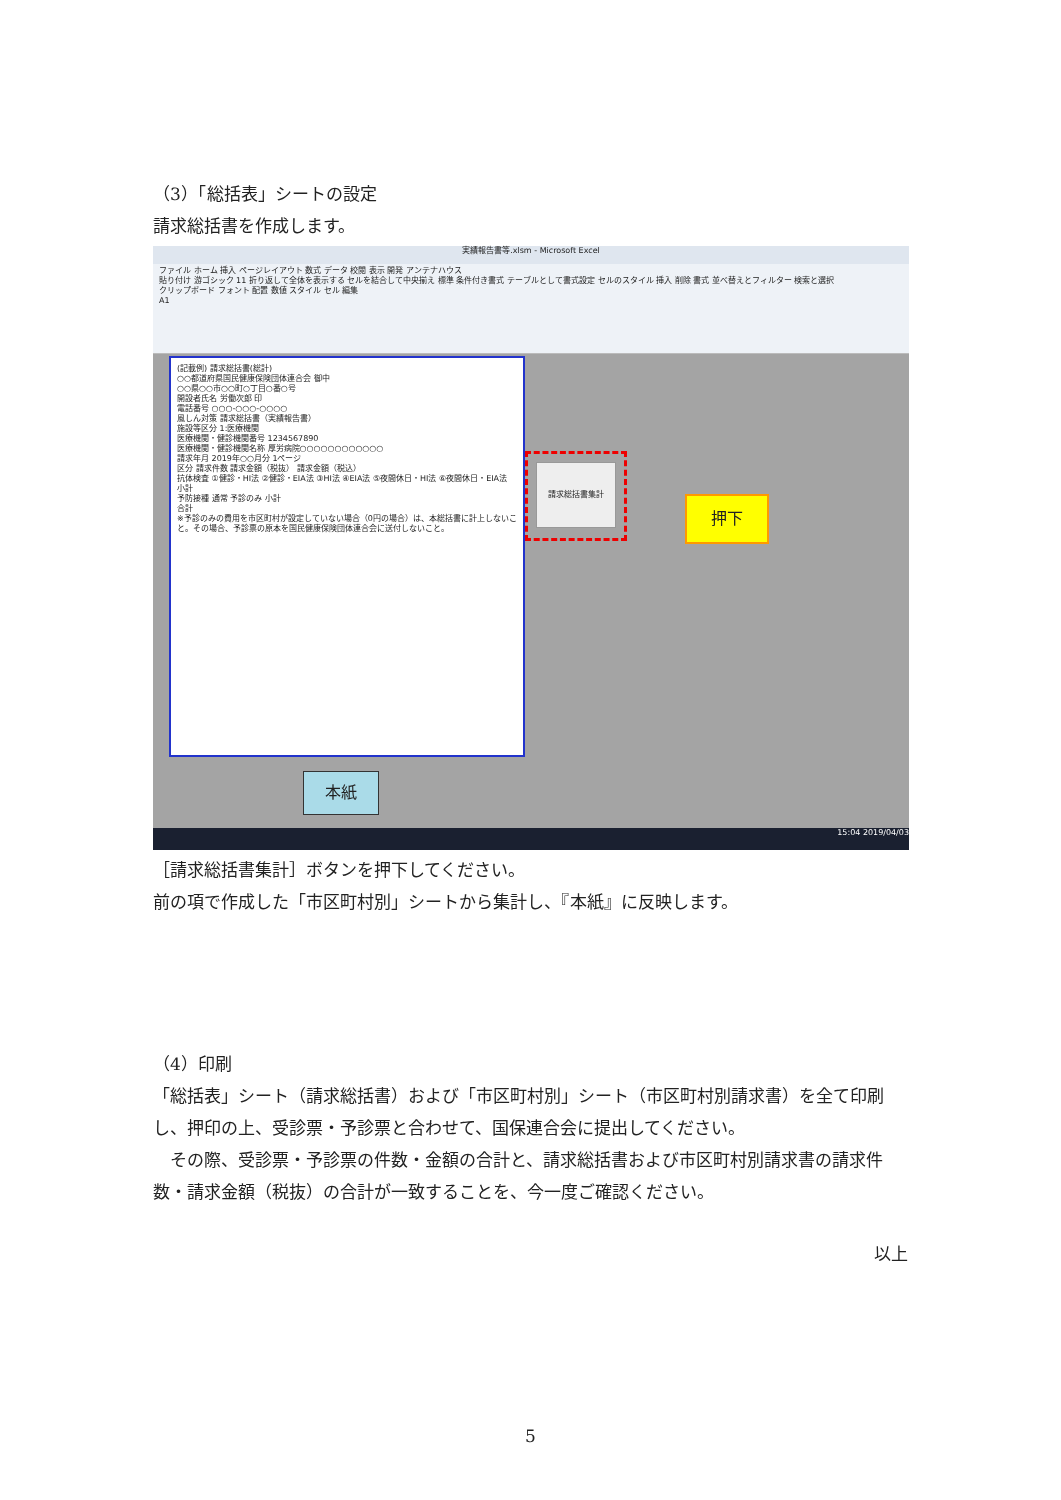（3）「総括表」シートの設定
請求総括書を作成します。
実績報告書等.xlsm - Microsoft Excel
ファイル ホーム 挿入 ページレイアウト 数式 データ 校閲 表示 開発 アンテナハウス
貼り付け 游ゴシック 11 折り返して全体を表示する セルを結合して中央揃え 標準 条件付き書式 テーブルとして書式設定 セルのスタイル 挿入 削除 書式 並べ替えとフィルター 検索と選択
クリップボード フォント 配置 数値 スタイル セル 編集
A1
(記載例) 請求総括書(総計)
○○都道府県国民健康保険団体連合会 御中
○○県○○市○○町○丁目○番○号
開設者氏名 労働次郎 印
電話番号 ○○○-○○○-○○○○
風しん対策 請求総括書（実績報告書）
施設等区分 1:医療機関
医療機関・健診機関番号 1234567890
医療機関・健診機関名称 厚労病院○○○○○○○○○○○○
請求年月 2019年○○月分 1ページ
区分 請求件数 請求金額（税抜） 請求金額（税込）
抗体検査 ①健診・HI法 ②健診・EIA法 ③HI法 ④EIA法 ⑤夜間休日・HI法 ⑥夜間休日・EIA法 小計
予防接種 通常 予診のみ 小計
合計
※予診のみの費用を市区町村が設定していない場合（0円の場合）は、本総括書に計上しないこと。その場合、予診票の原本を国民健康保険団体連合会に送付しないこと。
請求総括書集計
押下
本紙
15:04 2019/04/03
［請求総括書集計］ボタンを押下してください。
前の項で作成した「市区町村別」シートから集計し、『本紙』に反映します。
（4）印刷
「総括表」シート（請求総括書）および「市区町村別」シート（市区町村別請求書）を全て印刷し、押印の上、受診票・予診票と合わせて、国保連合会に提出してください。
　その際、受診票・予診票の件数・金額の合計と、請求総括書および市区町村別請求書の請求件数・請求金額（税抜）の合計が一致することを、今一度ご確認ください。
以上
5